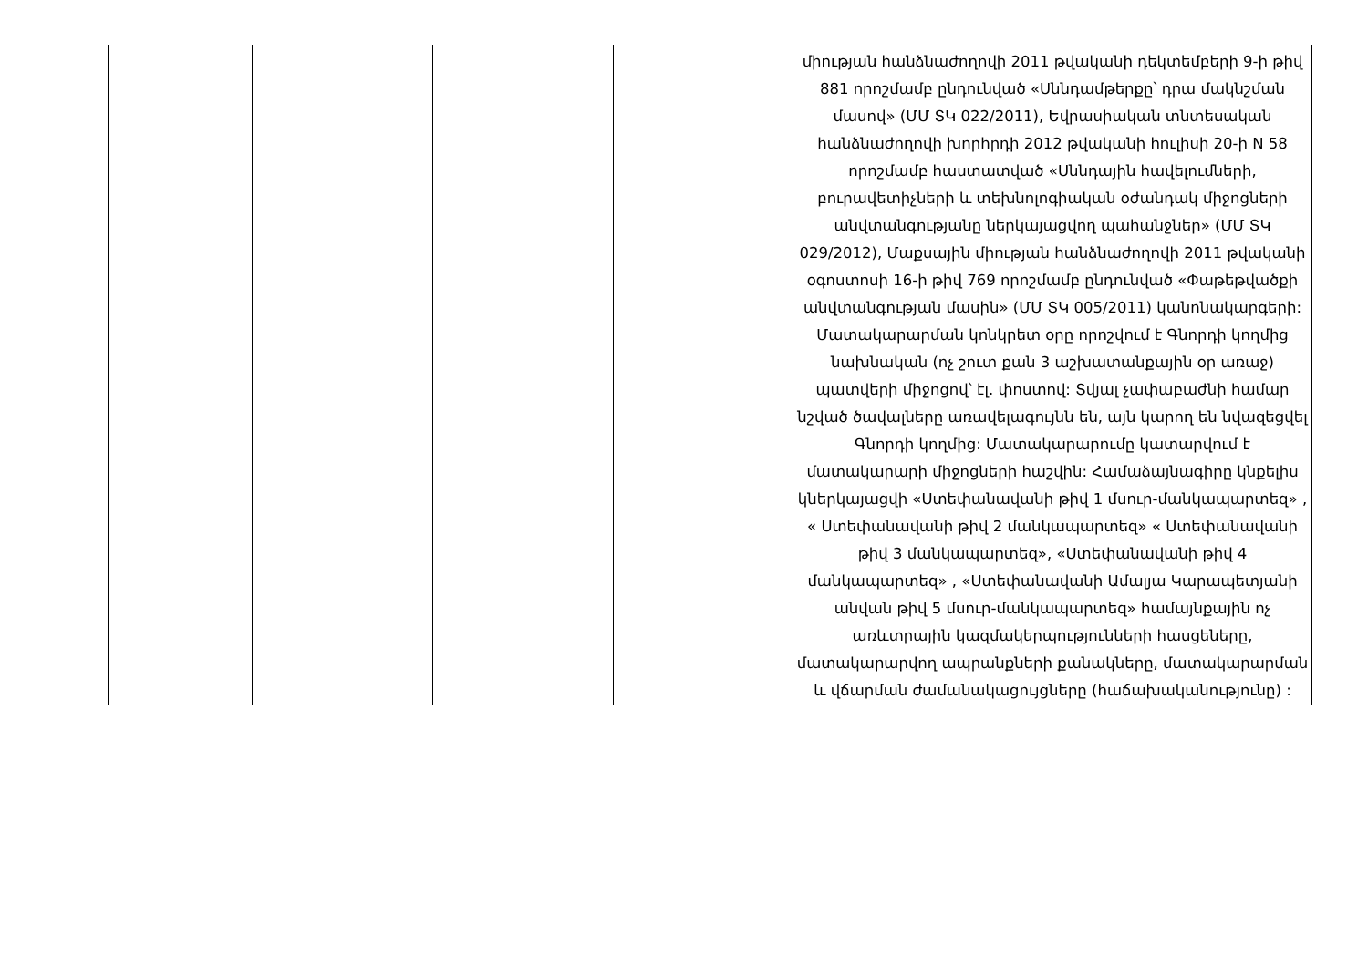| | | | | միության հանձնաժողովի 2011 թվականի դեկտեմբերի 9-ի թիվ 881 որոշմամբ ընդունված «Սննդամթերքը՝ դրա մակնշման մասով» (ՄՄ ՏԿ 022/2011), Եվրասիական տնտեսական հանձնաժողովի խորհրդի 2012 թվականի հուլիսի 20-ի N 58 որոշմամբ հաստատված «Սննդային հավելումների, բուրավետիչների և տեխնոլոգիական օժանդակ միջոցների անվտանգությանը ներկայացվող պահանջներ» (ՄՄ ՏԿ 029/2012), Մաքսային միության հանձնաժողովի 2011 թվականի օգոստոսի 16-ի թիվ 769 որոշմամբ ընդունված «Փաթեթվածքի անվտանգության մասին» (ՄՄ ՏԿ 005/2011) կանոնակարգերի: Մատակարարման կոնկրետ օրը որոշվում է Գնորդի կողմից նախնական (ոչ շուտ քան 3 աշխատանքային օր առաջ) պատվերի միջոցով՝ էլ. փոստով: Տվյալ չափաբաժնի համար նշված ծավալները առավելագույնն են, այն կարող են նվազեցվել Գնորդի կողմից: Մատակարարումը կատարվում է մատակարարի միջոցների հաշվին: Համաձայնագիրը կնքելիս կներկայացվի «Ստեփանավանի թիվ 1 մսուր-մանկապարտեզ» , « Ստեփանավանի թիվ 2 մանկապարտեզ» « Ստեփանավանի թիվ 3 մանկապարտեզ», «Ստեփանավանի թիվ 4 մանկապարտեզ» , «Ստեփանավանի Ամալյա Կարապետյանի անվան թիվ 5 մսուր-մանկապարտեզ» համայնքային ոչ առևտրային կազմակերպությունների հասցեները, մատակարարվող ապրանքների քանակները, մատակարարման և վճարման ժամանակացույցները (հաճախականությունը) : |